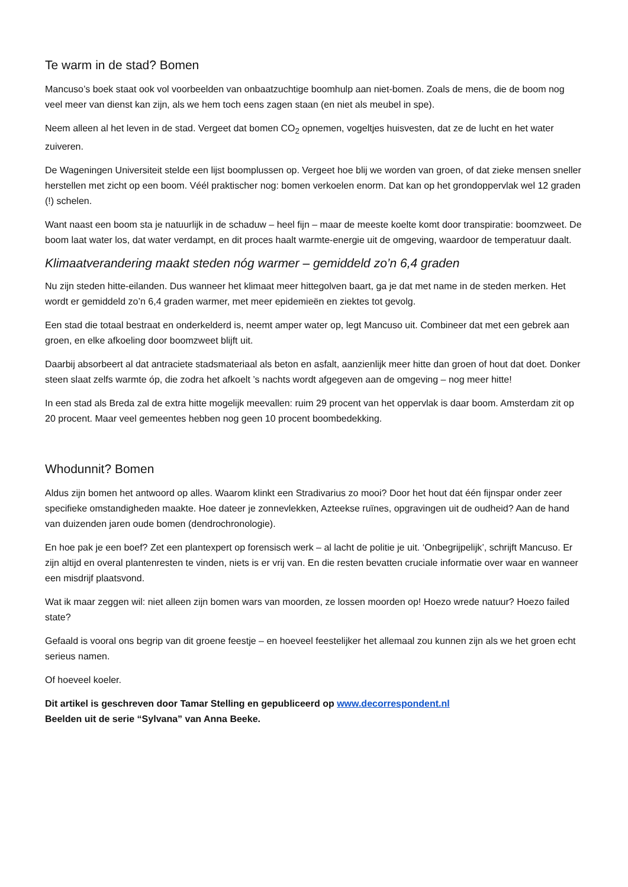Te warm in de stad? Bomen
Mancuso’s boek staat ook vol voorbeelden van onbaatzuchtige boomhulp aan niet-bomen. Zoals de mens, die de boom nog veel meer van dienst kan zijn, als we hem toch eens zagen staan (en niet als meubel in spe).
Neem alleen al het leven in de stad. Vergeet dat bomen CO<sub>2</sub> opnemen, vogeltjes huisvesten, dat ze de lucht en het water zuiveren.
De Wageningen Universiteit stelde een lijst boomplussen op. Vergeet hoe blij we worden van groen, of dat zieke mensen sneller herstellen met zicht op een boom. Véél praktischer nog: bomen verkoelen enorm. Dat kan op het grondoppervlak wel 12 graden (!) schelen.
Want naast een boom sta je natuurlijk in de schaduw – heel fijn – maar de meeste koelte komt door transpiratie: boomzweet. De boom laat water los, dat water verdampt, en dit proces haalt warmte-energie uit de omgeving, waardoor de temperatuur daalt.
Klimaatverandering maakt steden nóg warmer – gemiddeld zo’n 6,4 graden
Nu zijn steden hitte-eilanden. Dus wanneer het klimaat meer hittegolven baart, ga je dat met name in de steden merken. Het wordt er gemiddeld zo’n 6,4 graden warmer, met meer epidemieën en ziektes tot gevolg.
Een stad die totaal bestraat en onderkelderd is, neemt amper water op, legt Mancuso uit. Combineer dat met een gebrek aan groen, en elke afkoeling door boomzweet blijft uit.
Daarbij absorbeert al dat antraciete stadsmateriaal als beton en asfalt, aanzienlijk meer hitte dan groen of hout dat doet. Donker steen slaat zelfs warmte óp, die zodra het afkoelt ’s nachts wordt afgegeven aan de omgeving – nog meer hitte!
In een stad als Breda zal de extra hitte mogelijk meevallen: ruim 29 procent van het oppervlak is daar boom. Amsterdam zit op 20 procent. Maar veel gemeentes hebben nog geen 10 procent boombedekking.
Whodunnit? Bomen
Aldus zijn bomen het antwoord op alles. Waarom klinkt een Stradivarius zo mooi? Door het hout dat één fijnspar onder zeer specifieke omstandigheden maakte. Hoe dateer je zonnevlekken, Azteekse ruïnes, opgravingen uit de oudheid? Aan de hand van duizenden jaren oude bomen (dendrochronologie).
En hoe pak je een boef? Zet een plantexpert op forensisch werk – al lacht de politie je uit. ‘Onbegrijpelijk’, schrijft Mancuso. Er zijn altijd en overal plantenresten te vinden, niets is er vrij van. En die resten bevatten cruciale informatie over waar en wanneer een misdrijf plaatsvond.
Wat ik maar zeggen wil: niet alleen zijn bomen wars van moorden, ze lossen moorden op! Hoezo wrede natuur? Hoezo failed state?
Gefaald is vooral ons begrip van dit groene feestje – en hoeveel feestelijker het allemaal zou kunnen zijn als we het groen echt serieus namen.
Of hoeveel koeler.
Dit artikel is geschreven door Tamar Stelling en gepubliceerd op www.decorrespondent.nl
Beelden uit de serie “Sylvana” van Anna Beeke.